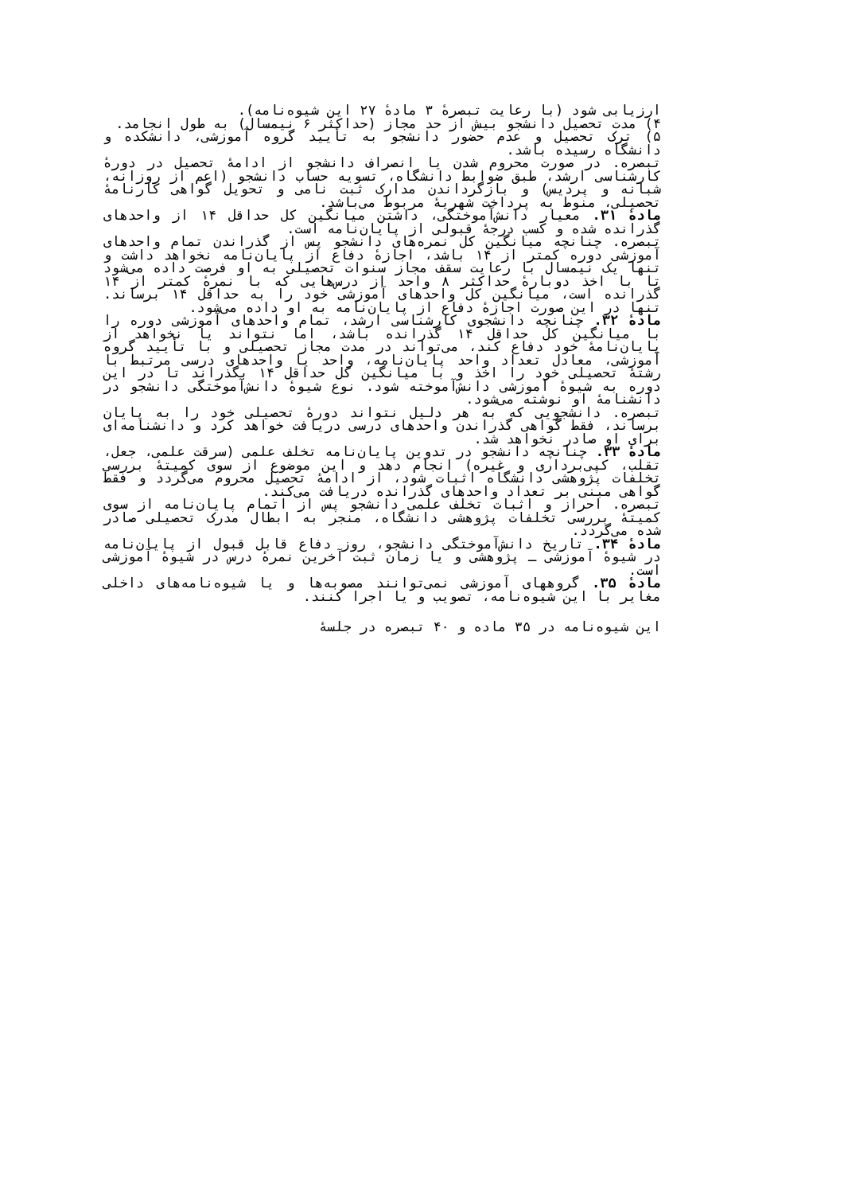ارزیابی شود (با رعایت تبصرهٔ ۳ مادهٔ ۲۷ این شیوه‌نامه).
۴) مدت تحصیل دانشجو بیش از حد مجاز (حداکثر ۶ نیمسال) به طول انجامد.
۵) ترک تحصیل و عدم حضور دانشجو به تأیید گروه آموزشی، دانشکده و دانشگاه رسیده باشد.
تبصره. در صورت محروم شدن یا انصراف دانشجو از ادامهٔ تحصیل در دورهٔ کارشناسی ارشد، طبق ضوابط دانشگاه، تسویه حساب دانشجو (اعم از روزانه، شبانه و پردیس) و بازگرداندن مدارک ثبت نامی و تحویل گواهی کارنامهٔ تحصیلی، منوط به پرداخت شهریهٔ مربوط می‌باشد.
مادهٔ ۳۱. معیار دانش‌آموختگی، داشتن میانگین کل حداقل ۱۴ از واحدهای گذرانده شده و کسب درجهٔ قبولی از پایان‌نامه است.
تبصره. چنانچه میانگین کل نمره‌های دانشجو پس از گذراندن تمام واحدهای آموزشی دوره کمتر از ۱۴ باشد، اجازهٔ دفاع از پایان‌نامه نخواهد داشت و تنها یک نیمسال با رعایت سقف مجاز سنوات تحصیلی به او فرصت داده می‌شود تا با اخذ دوبارهٔ حداکثر ۸ واحد از درس‌هایی که با نمرهٔ کمتر از ۱۴ گذرانده است، میانگین کل واحدهای آموزشی خود را به حداقل ۱۴ برساند. تنها در این صورت اجازهٔ دفاع از پایان‌نامه به او داده می‌شود.
مادهٔ ۳۲. چنانچه دانشجوی کارشناسی ارشد، تمام واحدهای آموزشی دوره را با میانگین کل حداقل ۱۴ گذرانده باشد، اما نتواند یا نخواهد از پایان‌نامهٔ خود دفاع کند، می‌تواند در مدت مجاز تحصیلی و با تأیید گروه آموزشی، معادل تعداد واحد پایان‌نامه، واحد یا واحدهای درسی مرتبط با رشتهٔ تحصیلی خود را اخذ و با میانگین کل حداقل ۱۴ بگذراند تا در این دوره به شیوهٔ آموزشی دانش‌آموخته شود. نوع شیوهٔ دانش‌آموختگی دانشجو در دانشنامهٔ او نوشته می‌شود.
تبصره. دانشجویی که به هر دلیل نتواند دورهٔ تحصیلی خود را به پایان برساند، فقط گواهی گذراندن واحدهای درسی دریافت خواهد کرد و دانشنامه‌ای برای او صادر نخواهد شد.
مادهٔ ۳۳. چنانچه دانشجو در تدوین پایان‌نامه تخلف علمی (سرقت علمی، جعل، تقلب، کپی‌برداری و غیره) انجام دهد و این موضوع از سوی کمیتهٔ بررسی تخلفات پژوهشی دانشگاه اثبات شود، از ادامهٔ تحصیل محروم می‌گردد و فقط گواهی مبنی بر تعداد واحدهای گذرانده دریافت می‌کند.
تبصره. احراز و اثبات تخلف علمی دانشجو پس از اتمام پایان‌نامه از سوی کمیتهٔ بررسی تخلفات پژوهشی دانشگاه، منجر به ابطال مدرک تحصیلی صادر شده می‌گردد.
مادهٔ ۳۴. تاریخ دانش‌آموختگی دانشجو، روز دفاع قابل قبول از پایان‌نامه در شیوهٔ آموزشی ـ پژوهشی و یا زمان ثبت آخرین نمرهٔ درس در شیوهٔ آموزشی است.
مادهٔ ۳۵. گروههای آموزشی نمی‌توانند مصوبه‌ها و یا شیوه‌نامه‌های داخلی مغایر با این شیوه‌نامه، تصویب و یا اجرا کنند.
این شیوه‌نامه در ۳۵ ماده و ۴۰ تبصره در جلسهٔ